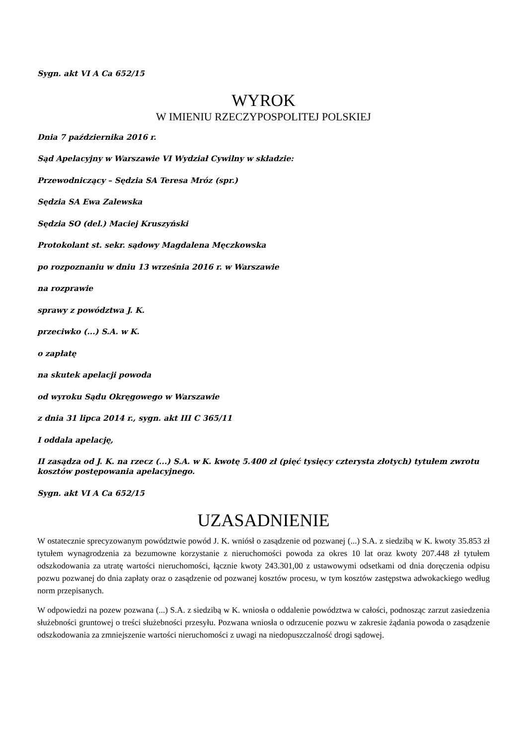Sygn. akt VI A Ca 652/15
WYROK
W IMIENIU RZECZYPOSPOLITEJ POLSKIEJ
Dnia 7 października 2016 r.
Sąd Apelacyjny w Warszawie VI Wydział Cywilny w składzie:
Przewodniczący – Sędzia SA Teresa Mróz (spr.)
Sędzia SA Ewa Zalewska
Sędzia SO (del.) Maciej Kruszyński
Protokolant st. sekr. sądowy Magdalena Męczkowska
po rozpoznaniu w dniu 13 września 2016 r. w Warszawie
na rozprawie
sprawy z powództwa J. K.
przeciwko (...) S.A. w K.
o zapłatę
na skutek apelacji powoda
od wyroku Sądu Okręgowego w Warszawie
z dnia 31 lipca 2014 r., sygn. akt III C 365/11
I oddala apelację,
II zasądza od J. K. na rzecz (...) S.A. w K. kwotę 5.400 zł (pięć tysięcy czterysta złotych) tytułem zwrotu kosztów postępowania apelacyjnego.
Sygn. akt VI A Ca 652/15
UZASADNIENIE
W ostatecznie sprecyzowanym powództwie powód J. K. wniósł o zasądzenie od pozwanej (...) S.A. z siedzibą w K. kwoty 35.853 zł tytułem wynagrodzenia za bezumowne korzystanie z nieruchomości powoda za okres 10 lat oraz kwoty 207.448 zł tytułem odszkodowania za utratę wartości nieruchomości, łącznie kwoty 243.301,00 z ustawowymi odsetkami od dnia doręczenia odpisu pozwu pozwanej do dnia zapłaty oraz o zasądzenie od pozwanej kosztów procesu, w tym kosztów zastępstwa adwokackiego według norm przepisanych.
W odpowiedzi na pozew pozwana (...) S.A. z siedzibą w K. wniosła o oddalenie powództwa w całości, podnosząc zarzut zasiedzenia służebności gruntowej o treści służebności przesyłu. Pozwana wniosła o odrzucenie pozwu w zakresie żądania powoda o zasądzenie odszkodowania za zmniejszenie wartości nieruchomości z uwagi na niedopuszczalność drogi sądowej.